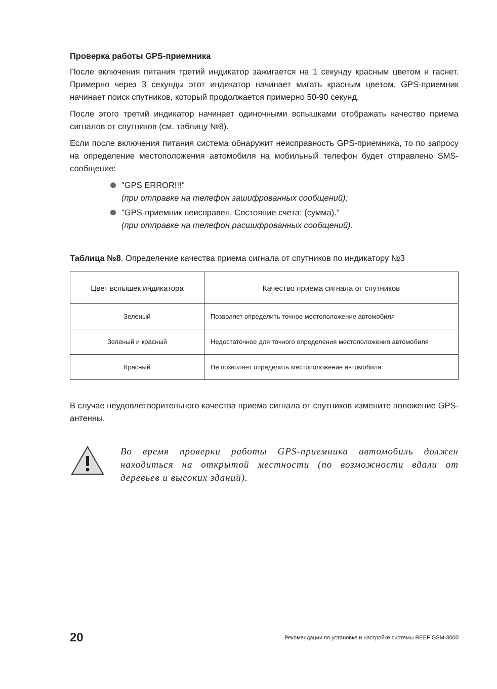Проверка работы GPS-приемника
После включения питания третий индикатор зажигается на 1 секунду красным цветом и гаснет. Примерно через 3 секунды этот индикатор начинает мигать красным цветом. GPS-приемник начинает поиск спутников, который продолжается примерно 50-90 секунд.
После этого третий индикатор начинает одиночными вспышками отображать качество приема сигналов от спутников (см. таблицу №8).
Если после включения питания система обнаружит неисправность GPS-приемника, то по запросу на определение местоположения автомобиля на мобильный телефон будет отправлено SMS-сообщение:
"GPS ERROR!!!"
(при отправке на телефон зашифрованных сообщений);
"GPS-приемник неисправен. Состояние счета: (сумма)."
(при отправке на телефон расшифрованных сообщений).
Таблица №8. Определение качества приема сигнала от спутников по индикатору №3
| Цвет вспышек индикатора | Качество приема сигнала от спутников |
| --- | --- |
| Зеленый | Позволяет определить точное местоположение автомобиля |
| Зеленый и красный | Недостаточное для точного определения местоположения автомобиля |
| Красный | Не позволяет определить местоположение автомобиля |
В случае неудовлетворительного качества приема сигнала от спутников измените положение GPS-антенны.
Во время проверки работы GPS-приемника автомобиль должен находиться на открытой местности (по возможности вдали от деревьев и высоких зданий).
20 Рекомендации по установке и настройке системы REEF GSM-3000